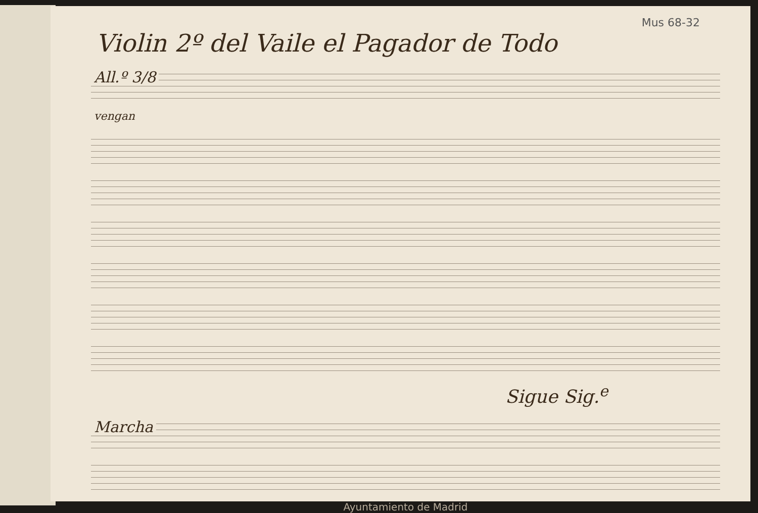Mus 68-32
Violin 2º del Vaile el Pagador de Todo
All.º 3/8
vengan
Sigue Sig.<sup>e</sup>
Marcha
Ayuntamiento de Madrid